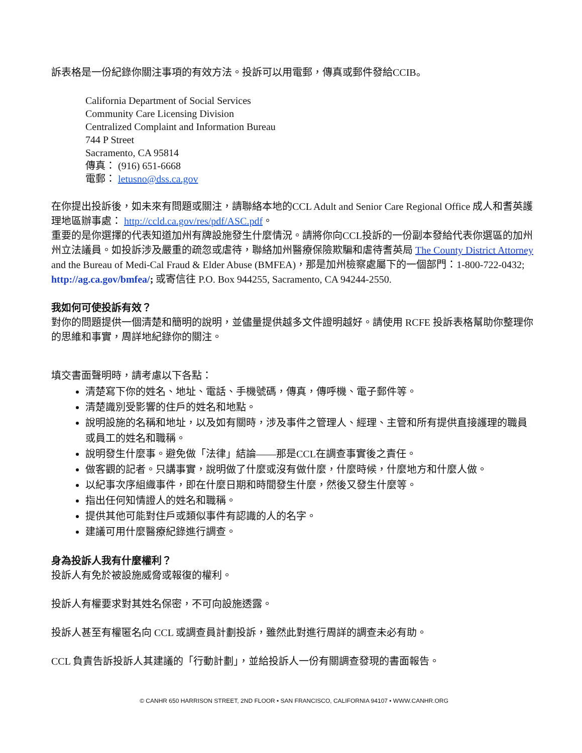訴表格是一份紀錄你關注事項的有效方法。投訴可以用電郵，傳真或郵件發給CCIB。
California Department of Social Services
Community Care Licensing Division
Centralized Complaint and Information Bureau
744 P Street
Sacramento, CA 95814
傳真： (916) 651-6668
電郵： letusno@dss.ca.gov
在你提出投訴後，如未來有問題或關注，請聯絡本地的CCL Adult and Senior Care Regional Office 成人和耆英護理地區辦事處： http://ccld.ca.gov/res/pdf/ASC.pdf。
重要的是你選擇的代表知道加州有牌設施發生什麼情況。請將你向CCL投訴的一份副本發給代表你選區的加州州立法議員。如投訴涉及嚴重的疏忽或虐待，聯絡加州醫療保險欺騙和虐待耆英局 The County District Attorney and the Bureau of Medi-Cal Fraud & Elder Abuse (BMFEA)，那是加州檢察處屬下的一個部門：1-800-722-0432; http://ag.ca.gov/bmfea/; 或寄信往 P.O. Box 944255, Sacramento, CA 94244-2550.
我如何可使投訴有效？
對你的問題提供一個清楚和簡明的說明，並儘量提供越多文件證明越好。請使用 RCFE 投訴表格幫助你整理你的思維和事實，周詳地紀錄你的關注。
填交書面聲明時，請考慮以下各點：
清楚寫下你的姓名、地址、電話、手機號碼，傳真，傳呼機、電子郵件等。
清楚識別受影響的住戶的姓名和地點。
說明設施的名稱和地址，以及如有關時，涉及事件之管理人、經理、主管和所有提供直接護理的職員或員工的姓名和職稱。
說明發生什麼事。避免做「法律」結論——那是CCL在調查事實後之責任。
做客觀的記者。只講事實，說明做了什麼或沒有做什麼，什麼時候，什麼地方和什麼人做。
以紀事次序組織事件，即在什麼日期和時間發生什麼，然後又發生什麼等。
指出任何知情證人的姓名和職稱。
提供其他可能對住戶或類似事件有認識的人的名字。
建議可用什麼醫療紀錄進行調查。
身為投訴人我有什麼權利？
投訴人有免於被設施威脅或報復的權利。
投訴人有權要求對其姓名保密，不可向設施透露。
投訴人甚至有權匿名向 CCL 或調查員計劃投訴，雖然此對進行周詳的調查未必有助。
CCL 負責告訴投訴人其建議的「行動計劃」，並給投訴人一份有關調查發現的書面報告。
© CANHR 650 HARRISON STREET, 2ND FLOOR • SAN FRANCISCO, CALIFORNIA 94107 • WWW.CANHR.ORG